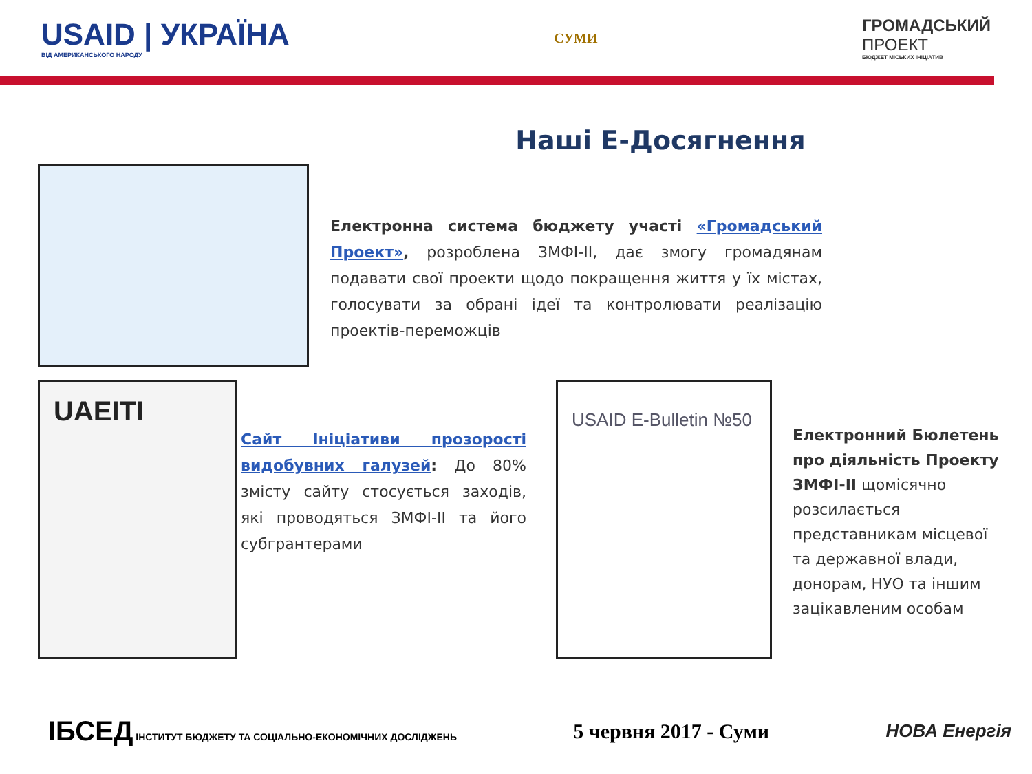USAID | УКРАЇНА
ВІД АМЕРИКАНСЬКОГО НАРОДУ
СУМИ
ГРОМАДСЬКИЙ
ПРОЕКТ
БЮДЖЕТ МІСЬКИХ ІНІЦІАТИВ
Наші Е-Досягнення
Електронна система бюджету участі «Громадський Проект», розроблена ЗМФІ-ІІ, дає змогу громадянам подавати свої проекти щодо покращення життя у їх містах, голосувати за обрані ідеї та контролювати реалізацію проектів-переможців
UAEITI
Сайт Ініціативи прозорості видобувних галузей: До 80% змісту сайту стосується заходів, які проводяться ЗМФІ-ІІ та його субгрантерами
USAID E-Bulletin №50
Електронний Бюлетень про діяльність Проекту ЗМФІ-ІІ щомісячно розсилається представникам місцевої та державної влади, донорам, НУО та іншим зацікавленим особам
ІБСЕД ІНСТИТУТ БЮДЖЕТУ ТА СОЦІАЛЬНО-ЕКОНОМІЧНИХ ДОСЛІДЖЕНЬ
5 червня 2017 - Суми
НОВА Енергія